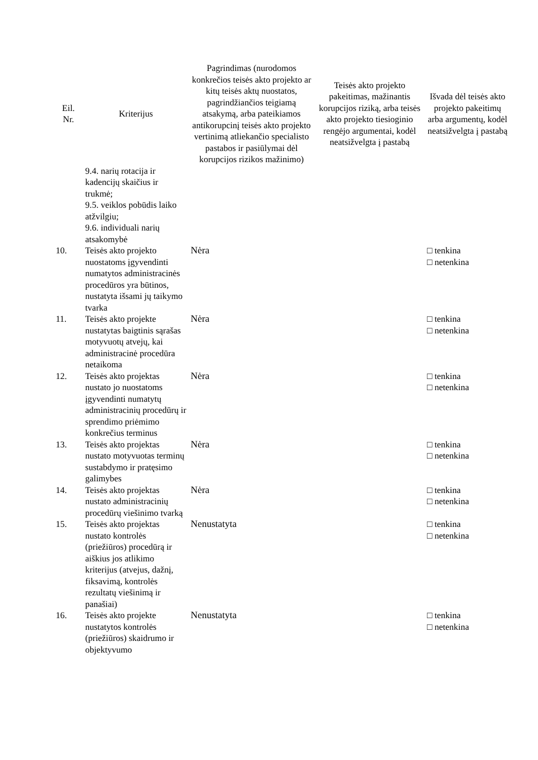| Eil. Nr. | Kriterijus | Pagrindimas (nurodomos konkrečios teisės akto projekto ar kitų teisės aktų nuostatos, pagrindžiančios teigiamą atsakymą, arba pateikiamos antikorupcinį teisės akto projekto vertinimą atliekančio specialisto pastabos ir pasiūlymai dėl korupcijos rizikos mažinimo) | Teisės akto projekto pakeitimas, mažinantis korupcijos riziką, arba teisės akto projekto tiesioginio rengėjo argumentai, kodėl neatsižvelgta į pastabą | Išvada dėl teisės akto projekto pakeitimų arba argumentų, kodėl neatsižvelgta į pastabą |
| --- | --- | --- | --- | --- |
| | 9.4. narių rotacija ir kadencijų skaičius ir trukmė; 9.5. veiklos pobūdis laiko atžvilgiu; 9.6. individuali narių atsakomybė | | | |
| 10. | Teisės akto projekto nuostatoms įgyvendinti numatytos administracinės procedūros yra būtinos, nustatyta išsami jų taikymo tvarka | Nėra | | □ tenkina □ netenkina |
| 11. | Teisės akto projekte nustatytas baigtinis sąrašas motyvuotų atvejų, kai administracinė procedūra netaikoma | Nėra | | □ tenkina □ netenkina |
| 12. | Teisės akto projektas nustato jo nuostatoms įgyvendinti numatytų administracinių procedūrų ir sprendimo priėmimo konkrečius terminus | Nėra | | □ tenkina □ netenkina |
| 13. | Teisės akto projektas nustato motyvuotas terminų sustabdymo ir pratęsimo galimybes | Nėra | | □ tenkina □ netenkina |
| 14. | Teisės akto projektas nustato administracinių procedūrų viešinimo tvarką | Nėra | | □ tenkina □ netenkina |
| 15. | Teisės akto projektas nustato kontrolės (priežiūros) procedūrą ir aiškius jos atlikimo kriterijus (atvejus, dažnį, fiksavimą, kontrolės rezultatų viešinimą ir panašiai) | Nenustatyta | | □ tenkina □ netenkina |
| 16. | Teisės akto projekte nustatytos kontrolės (priežiūros) skaidrumo ir objektyvumo | Nenustatyta | | □ tenkina □ netenkina |